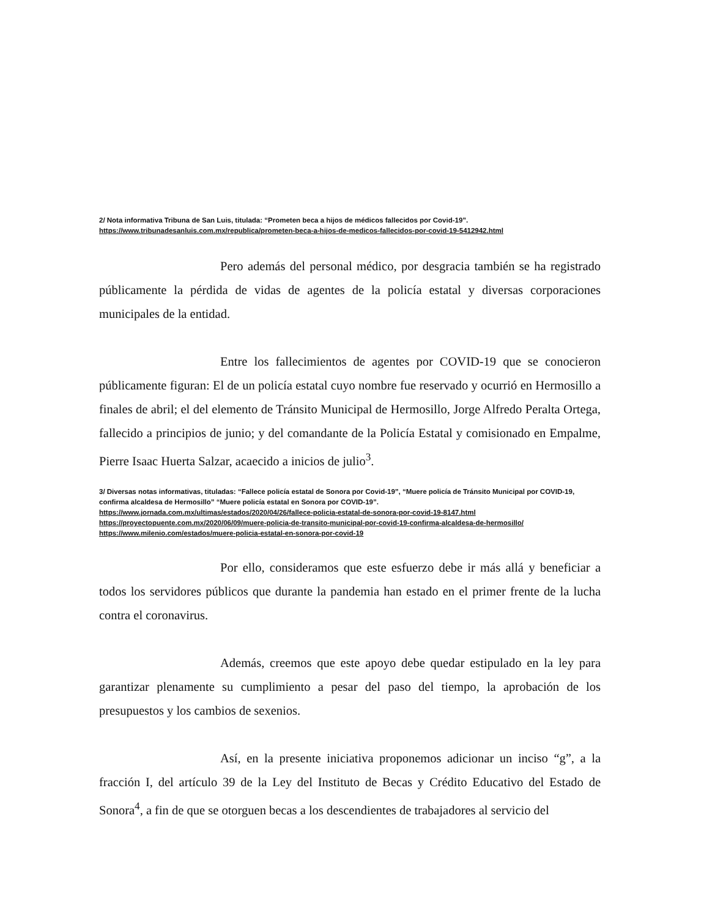2/ Nota informativa Tribuna de San Luis, titulada: “Prometen beca a hijos de médicos fallecidos por Covid-19”.
https://www.tribunadesanluis.com.mx/republica/prometen-beca-a-hijos-de-medicos-fallecidos-por-covid-19-5412942.html
Pero además del personal médico, por desgracia también se ha registrado públicamente la pérdida de vidas de agentes de la policía estatal y diversas corporaciones municipales de la entidad.
Entre los fallecimientos de agentes por COVID-19 que se conocieron públicamente figuran: El de un policía estatal cuyo nombre fue reservado y ocurrió en Hermosillo a finales de abril; el del elemento de Tránsito Municipal de Hermosillo, Jorge Alfredo Peralta Ortega, fallecido a principios de junio; y del comandante de la Policía Estatal y comisionado en Empalme, Pierre Isaac Huerta Salzar, acaecido a inicios de julio<sup>3</sup>.
3/ Diversas notas informativas, tituladas: “Fallece policía estatal de Sonora por Covid-19”, “Muere policía de Tránsito Municipal por COVID-19, confirma alcaldesa de Hermosillo” “Muere policía estatal en Sonora por COVID-19”.
https://www.jornada.com.mx/ultimas/estados/2020/04/26/fallece-policia-estatal-de-sonora-por-covid-19-8147.html
https://proyectopuente.com.mx/2020/06/09/muere-policia-de-transito-municipal-por-covid-19-confirma-alcaldesa-de-hermosillo/
https://www.milenio.com/estados/muere-policia-estatal-en-sonora-por-covid-19
Por ello, consideramos que este esfuerzo debe ir más allá y beneficiar a todos los servidores públicos que durante la pandemia han estado en el primer frente de la lucha contra el coronavirus.
Además, creemos que este apoyo debe quedar estipulado en la ley para garantizar plenamente su cumplimiento a pesar del paso del tiempo, la aprobación de los presupuestos y los cambios de sexenios.
Así, en la presente iniciativa proponemos adicionar un inciso “g”, a la fracción I, del artículo 39 de la Ley del Instituto de Becas y Crédito Educativo del Estado de Sonora<sup>4</sup>, a fin de que se otorguen becas a los descendientes de trabajadores al servicio del